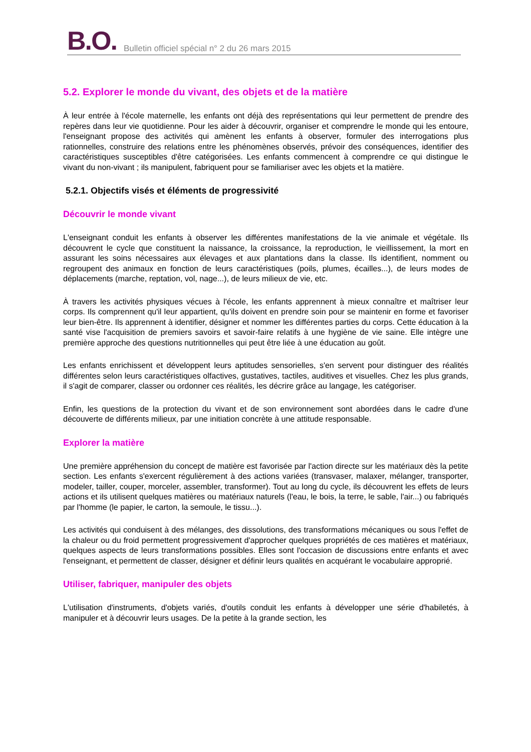B.O. Bulletin officiel spécial n° 2 du 26 mars 2015
5.2. Explorer le monde du vivant, des objets et de la matière
À leur entrée à l'école maternelle, les enfants ont déjà des représentations qui leur permettent de prendre des repères dans leur vie quotidienne. Pour les aider à découvrir, organiser et comprendre le monde qui les entoure, l'enseignant propose des activités qui amènent les enfants à observer, formuler des interrogations plus rationnelles, construire des relations entre les phénomènes observés, prévoir des conséquences, identifier des caractéristiques susceptibles d'être catégorisées. Les enfants commencent à comprendre ce qui distingue le vivant du non-vivant ; ils manipulent, fabriquent pour se familiariser avec les objets et la matière.
5.2.1. Objectifs visés et éléments de progressivité
Découvrir le monde vivant
L'enseignant conduit les enfants à observer les différentes manifestations de la vie animale et végétale. Ils découvrent le cycle que constituent la naissance, la croissance, la reproduction, le vieillissement, la mort en assurant les soins nécessaires aux élevages et aux plantations dans la classe. Ils identifient, nomment ou regroupent des animaux en fonction de leurs caractéristiques (poils, plumes, écailles...), de leurs modes de déplacements (marche, reptation, vol, nage...), de leurs milieux de vie, etc.
À travers les activités physiques vécues à l'école, les enfants apprennent à mieux connaître et maîtriser leur corps. Ils comprennent qu'il leur appartient, qu'ils doivent en prendre soin pour se maintenir en forme et favoriser leur bien-être. Ils apprennent à identifier, désigner et nommer les différentes parties du corps. Cette éducation à la santé vise l'acquisition de premiers savoirs et savoir-faire relatifs à une hygiène de vie saine. Elle intègre une première approche des questions nutritionnelles qui peut être liée à une éducation au goût.
Les enfants enrichissent et développent leurs aptitudes sensorielles, s'en servent pour distinguer des réalités différentes selon leurs caractéristiques olfactives, gustatives, tactiles, auditives et visuelles. Chez les plus grands, il s'agit de comparer, classer ou ordonner ces réalités, les décrire grâce au langage, les catégoriser.
Enfin, les questions de la protection du vivant et de son environnement sont abordées dans le cadre d'une découverte de différents milieux, par une initiation concrète à une attitude responsable.
Explorer la matière
Une première appréhension du concept de matière est favorisée par l'action directe sur les matériaux dès la petite section. Les enfants s'exercent régulièrement à des actions variées (transvaser, malaxer, mélanger, transporter, modeler, tailler, couper, morceler, assembler, transformer). Tout au long du cycle, ils découvrent les effets de leurs actions et ils utilisent quelques matières ou matériaux naturels (l'eau, le bois, la terre, le sable, l'air...) ou fabriqués par l'homme (le papier, le carton, la semoule, le tissu...).
Les activités qui conduisent à des mélanges, des dissolutions, des transformations mécaniques ou sous l'effet de la chaleur ou du froid permettent progressivement d'approcher quelques propriétés de ces matières et matériaux, quelques aspects de leurs transformations possibles. Elles sont l'occasion de discussions entre enfants et avec l'enseignant, et permettent de classer, désigner et définir leurs qualités en acquérant le vocabulaire approprié.
Utiliser, fabriquer, manipuler des objets
L'utilisation d'instruments, d'objets variés, d'outils conduit les enfants à développer une série d'habiletés, à manipuler et à découvrir leurs usages. De la petite à la grande section, les